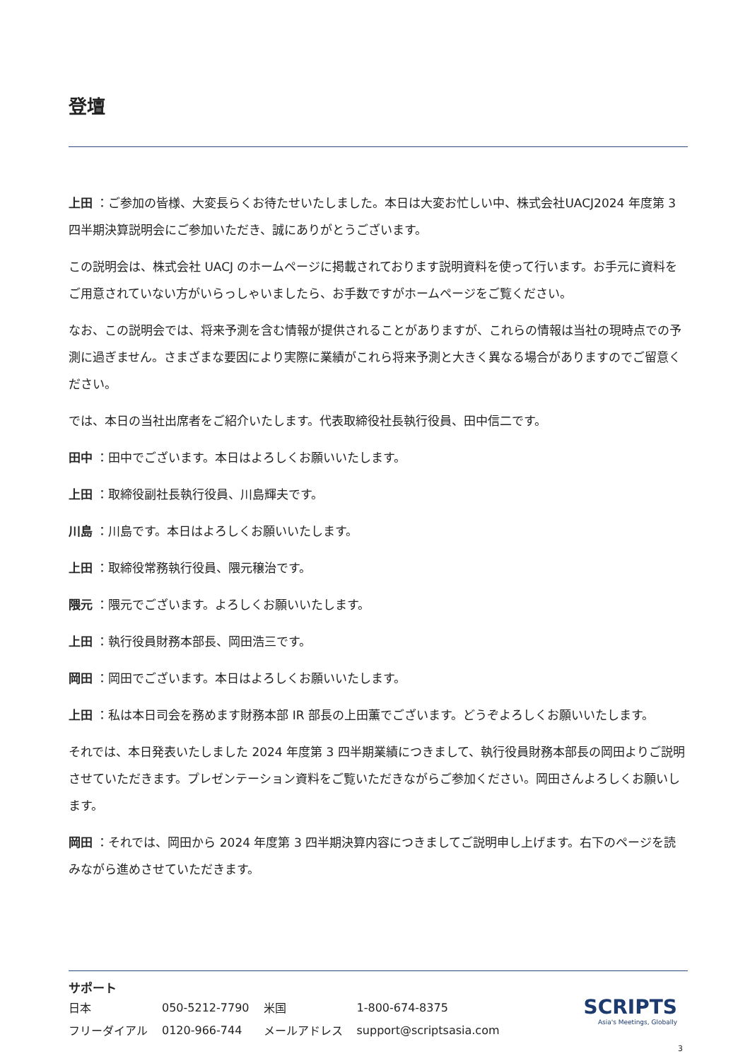登壇
上田 ：ご参加の皆様、大変長らくお待たせいたしました。本日は大変お忙しい中、株式会社UACJ2024 年度第 3 四半期決算説明会にご参加いただき、誠にありがとうございます。
この説明会は、株式会社 UACJ のホームページに掲載されております説明資料を使って行います。お手元に資料をご用意されていない方がいらっしゃいましたら、お手数ですがホームページをご覧ください。
なお、この説明会では、将来予測を含む情報が提供されることがありますが、これらの情報は当社の現時点での予測に過ぎません。さまざまな要因により実際に業績がこれら将来予測と大きく異なる場合がありますのでご留意ください。
では、本日の当社出席者をご紹介いたします。代表取締役社長執行役員、田中信二です。
田中 ：田中でございます。本日はよろしくお願いいたします。
上田 ：取締役副社長執行役員、川島輝夫です。
川島 ：川島です。本日はよろしくお願いいたします。
上田 ：取締役常務執行役員、隈元穣治です。
隈元 ：隈元でございます。よろしくお願いいたします。
上田 ：執行役員財務本部長、岡田浩三です。
岡田 ：岡田でございます。本日はよろしくお願いいたします。
上田 ：私は本日司会を務めます財務本部 IR 部長の上田薫でございます。どうぞよろしくお願いいたします。
それでは、本日発表いたしました 2024 年度第 3 四半期業績につきまして、執行役員財務本部長の岡田よりご説明させていただきます。プレゼンテーション資料をご覧いただきながらご参加ください。岡田さんよろしくお願いします。
岡田 ：それでは、岡田から 2024 年度第 3 四半期決算内容につきましてご説明申し上げます。右下のページを読みながら進めさせていただきます。
サポート
| 日本 | 050-5212-7790 | 米国 | 1-800-674-8375 |
| フリーダイアル | 0120-966-744 | メールアドレス | support@scriptsasia.com |
SCRIPTS
Asia's Meetings, Globally
3